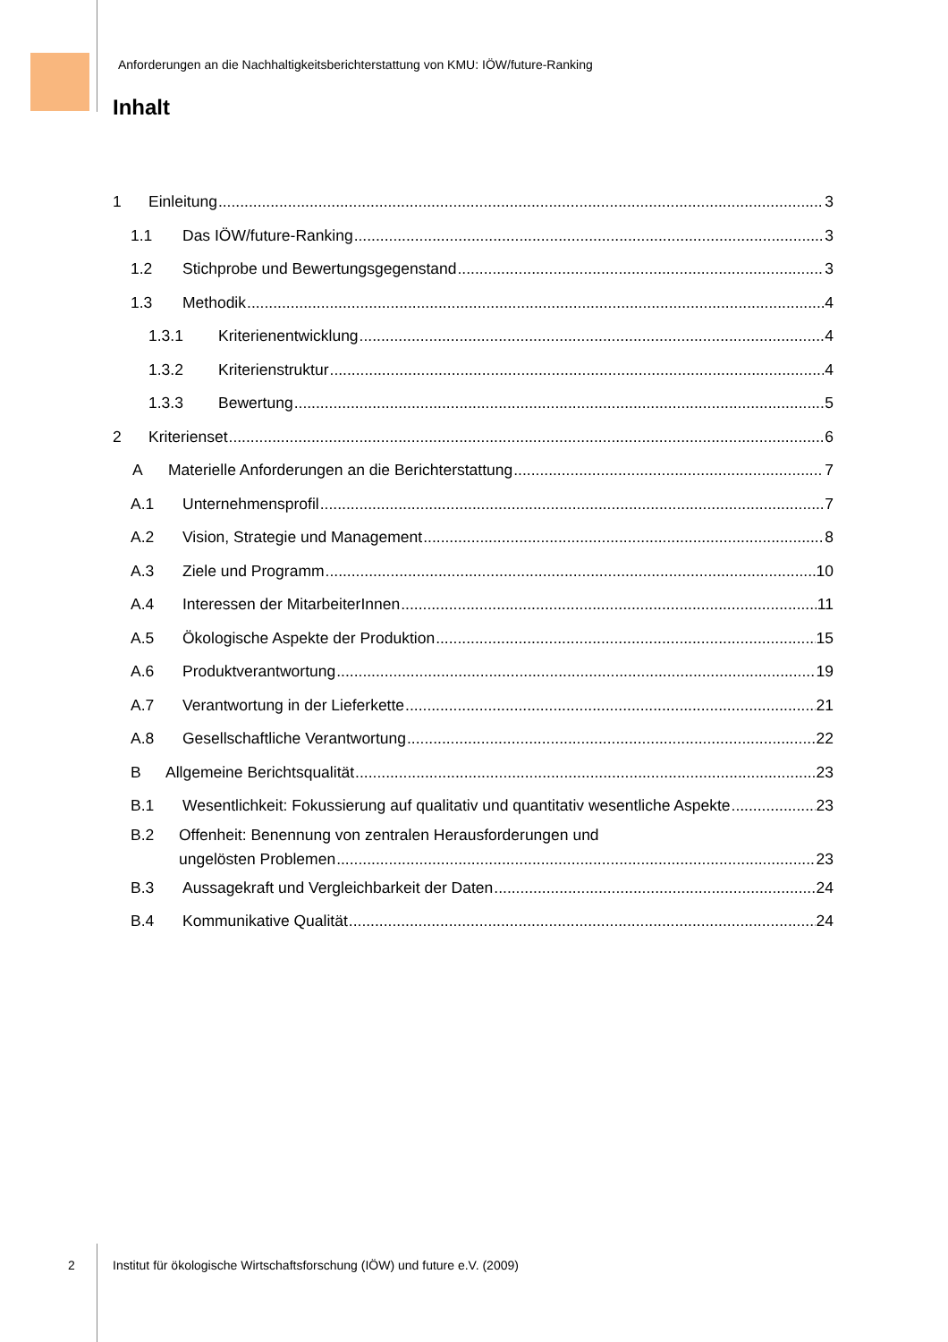Anforderungen an die Nachhaltigkeitsberichterstattung von KMU: IÖW/future-Ranking
Inhalt
1 Einleitung 3
1.1 Das IÖW/future-Ranking 3
1.2 Stichprobe und Bewertungsgegenstand 3
1.3 Methodik 4
1.3.1 Kriterienentwicklung 4
1.3.2 Kriterienstruktur 4
1.3.3 Bewertung 5
2 Kriterienset 6
A Materielle Anforderungen an die Berichterstattung 7
A.1 Unternehmensprofil 7
A.2 Vision, Strategie und Management 8
A.3 Ziele und Programm 10
A.4 Interessen der MitarbeiterInnen 11
A.5 Ökologische Aspekte der Produktion 15
A.6 Produktverantwortung 19
A.7 Verantwortung in der Lieferkette 21
A.8 Gesellschaftliche Verantwortung 22
B Allgemeine Berichtsqualität 23
B.1 Wesentlichkeit: Fokussierung auf qualitativ und quantitativ wesentliche Aspekte 23
B.2 Offenheit: Benennung von zentralen Herausforderungen und
ungelösten Problemen 23
B.3 Aussagekraft und Vergleichbarkeit der Daten 24
B.4 Kommunikative Qualität 24
2
Institut für ökologische Wirtschaftsforschung (IÖW) und future e.V. (2009)